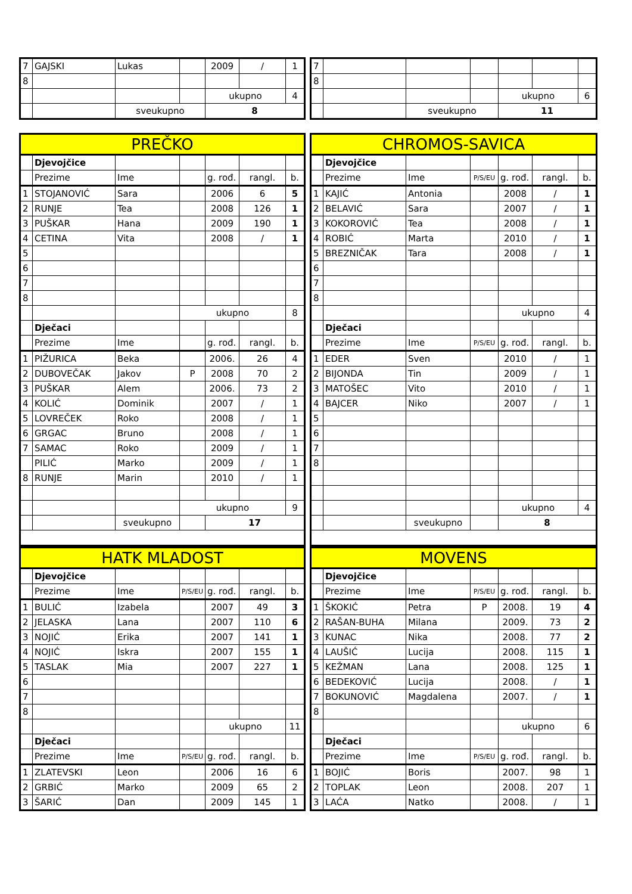| 7 | GAJSKI | Lukas | | 2009 | / | 1 |
| 8 | | | | | | |
| | | | | ukupno | | 4 |
| | | sveukupno | | 8 | | |
| PREČKO | | | | | | |
| --- | --- | --- | --- | --- | --- | --- |
| | Djevojčice | | | | | |
| | Prezime | Ime | | g. rođ. | rangl. | b. |
| 1 | STOJANOVIĆ | Sara | | 2006 | 6 | 5 |
| 2 | RUNJE | Tea | | 2008 | 126 | 1 |
| 3 | PUŠKAR | Hana | | 2009 | 190 | 1 |
| 4 | CETINA | Vita | | 2008 | / | 1 |
| 5 | | | | | | |
| 6 | | | | | | |
| 7 | | | | | | |
| 8 | | | | | | |
| | | | ukupno | | | 8 |
| | Dječaci | | | | | |
| | Prezime | Ime | | g. rođ. | rangl. | b. |
| 1 | PIŽURICA | Beka | | 2006. | 26 | 4 |
| 2 | DUBOVEČAK | Jakov | P | 2008 | 70 | 2 |
| 3 | PUŠKAR | Alem | | 2006. | 73 | 2 |
| 4 | KOLIĆ | Dominik | | 2007 | / | 1 |
| 5 | LOVREČEK | Roko | | 2008 | / | 1 |
| 6 | GRGAC | Bruno | | 2008 | / | 1 |
| 7 | SAMAC | Roko | | 2009 | / | 1 |
| | PILIĆ | Marko | | 2009 | / | 1 |
| 8 | RUNJE | Marin | | 2010 | / | 1 |
| | | | ukupno | | | 9 |
| | | sveukupno | | 17 | | |
| HATK MLADOST | | | | | | |
| --- | --- | --- | --- | --- | --- | --- |
| | Djevojčice | | | | | |
| | Prezime | Ime | P/S/EU | g. rođ. | rangl. | b. |
| 1 | BULIĆ | Izabela | | 2007 | 49 | 3 |
| 2 | JELASKA | Lana | | 2007 | 110 | 6 |
| 3 | NOJIĆ | Erika | | 2007 | 141 | 1 |
| 4 | NOJIĆ | Iskra | | 2007 | 155 | 1 |
| 5 | TASLAK | Mia | | 2007 | 227 | 1 |
| 6 | | | | | | |
| 7 | | | | | | |
| 8 | | | | | | |
| | | | | ukupno | | 11 |
| | Dječaci | | | | | |
| | Prezime | Ime | P/S/EU | g. rođ. | rangl. | b. |
| 1 | ZLATEVSKI | Leon | | 2006 | 16 | 6 |
| 2 | GRBIĆ | Marko | | 2009 | 65 | 2 |
| 3 | ŠARIĆ | Dan | | 2009 | 145 | 1 |
| 7 | | | | | | |
| 8 | | | | | | |
| | | | | ukupno | | 6 |
| | | sveukupno | | 11 | | |
| CHROMOS-SAVICA | | | | | | |
| --- | --- | --- | --- | --- | --- | --- |
| | Djevojčice | | | | | |
| | Prezime | Ime | P/S/EU | g. rođ. | rangl. | b. |
| 1 | KAJIĆ | Antonia | | 2008 | / | 1 |
| 2 | BELAVIĆ | Sara | | 2007 | / | 1 |
| 3 | KOKOROVIĆ | Tea | | 2008 | / | 1 |
| 4 | ROBIĆ | Marta | | 2010 | / | 1 |
| 5 | BREZNIČAK | Tara | | 2008 | / | 1 |
| 6 | | | | | | |
| 7 | | | | | | |
| 8 | | | | | | |
| | | | | ukupno | | 4 |
| | Dječaci | | | | | |
| | Prezime | Ime | P/S/EU | g. rođ. | rangl. | b. |
| 1 | EDER | Sven | | 2010 | / | 1 |
| 2 | BIJONDA | Tin | | 2009 | / | 1 |
| 3 | MATOŠEC | Vito | | 2010 | / | 1 |
| 4 | BAJCER | Niko | | 2007 | / | 1 |
| 5 | | | | | | |
| 6 | | | | | | |
| 7 | | | | | | |
| 8 | | | | | | |
| | | | | ukupno | | 4 |
| | | sveukupno | | 8 | | |
| MOVENS | | | | | | |
| --- | --- | --- | --- | --- | --- | --- |
| | Djevojčice | | | | | |
| | Prezime | Ime | P/S/EU | g. rođ. | rangl. | b. |
| 1 | ŠKOKIĆ | Petra | P | 2008. | 19 | 4 |
| 2 | RAŠAN-BUHA | Milana | | 2009. | 73 | 2 |
| 3 | KUNAC | Nika | | 2008. | 77 | 2 |
| 4 | LAUŠIĆ | Lucija | | 2008. | 115 | 1 |
| 5 | KEŽMAN | Lana | | 2008. | 125 | 1 |
| 6 | BEDEKOVIĆ | Lucija | | 2008. | / | 1 |
| 7 | BOKUNOVIĆ | Magdalena | | 2007. | / | 1 |
| 8 | | | | | | |
| | | | | ukupno | | 6 |
| | Dječaci | | | | | |
| | Prezime | Ime | P/S/EU | g. rođ. | rangl. | b. |
| 1 | BOJIĆ | Boris | | 2007. | 98 | 1 |
| 2 | TOPLAK | Leon | | 2008. | 207 | 1 |
| 3 | LAĆA | Natko | | 2008. | / | 1 |